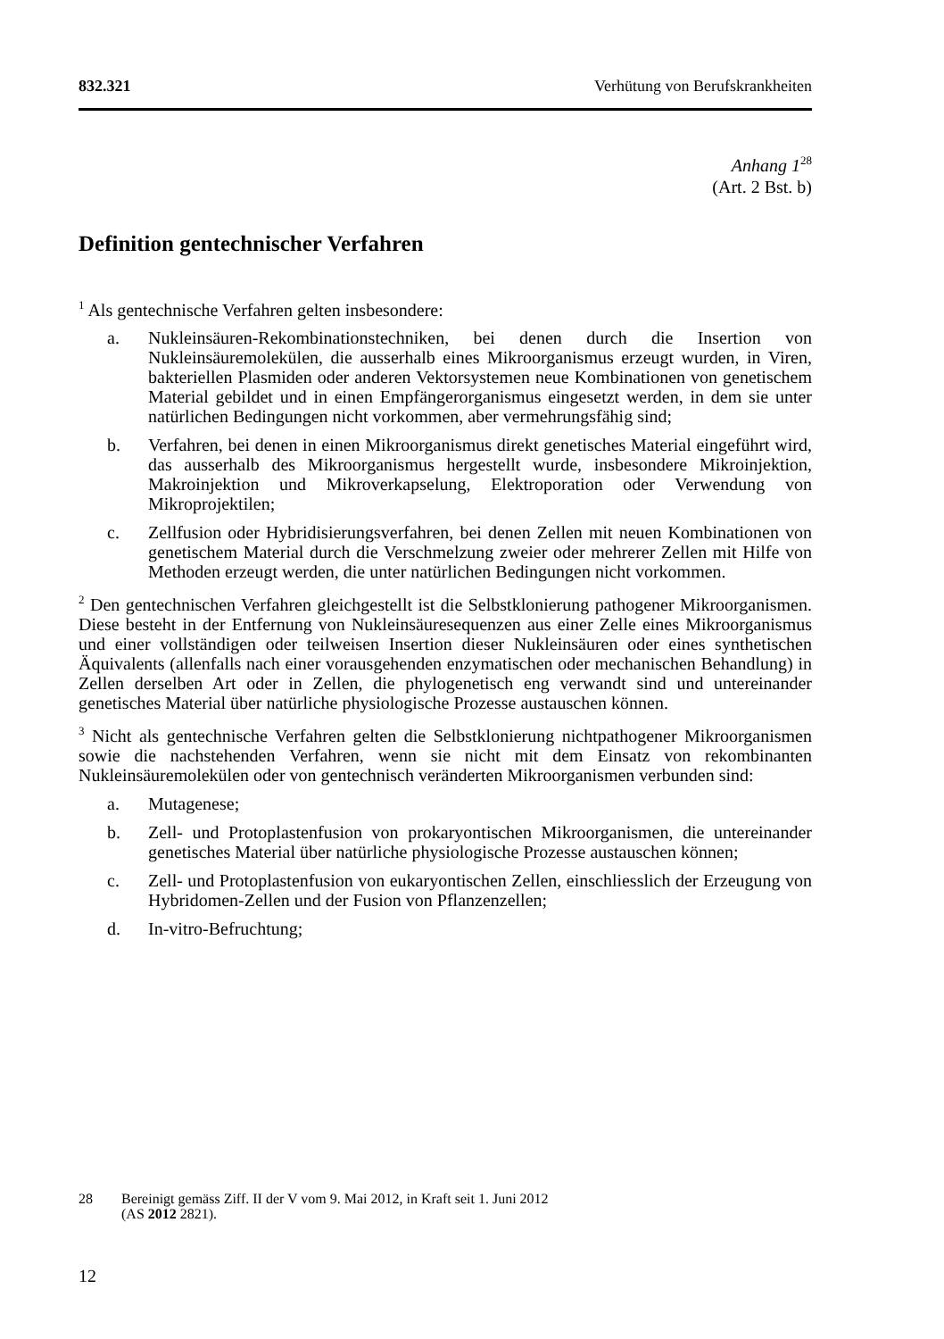832.321 Verhütung von Berufskrankheiten
Anhang 1<sup>28</sup>
(Art. 2 Bst. b)
Definition gentechnischer Verfahren
<sup>1</sup> Als gentechnische Verfahren gelten insbesondere:
a. Nukleinsäuren-Rekombinationstechniken, bei denen durch die Insertion von Nukleinsäuremolekülen, die ausserhalb eines Mikroorganismus erzeugt wurden, in Viren, bakteriellen Plasmiden oder anderen Vektorsystemen neue Kombinationen von genetischem Material gebildet und in einen Empfängerorganismus eingesetzt werden, in dem sie unter natürlichen Bedingungen nicht vorkommen, aber vermehrungsfähig sind;
b. Verfahren, bei denen in einen Mikroorganismus direkt genetisches Material eingeführt wird, das ausserhalb des Mikroorganismus hergestellt wurde, insbesondere Mikroinjektion, Makroinjektion und Mikroverkapselung, Elektroporation oder Verwendung von Mikroprojektilen;
c. Zellfusion oder Hybridisierungsverfahren, bei denen Zellen mit neuen Kombinationen von genetischem Material durch die Verschmelzung zweier oder mehrerer Zellen mit Hilfe von Methoden erzeugt werden, die unter natürlichen Bedingungen nicht vorkommen.
<sup>2</sup> Den gentechnischen Verfahren gleichgestellt ist die Selbstklonierung pathogener Mikroorganismen. Diese besteht in der Entfernung von Nukleinsäuresequenzen aus einer Zelle eines Mikroorganismus und einer vollständigen oder teilweisen Insertion dieser Nukleinsäuren oder eines synthetischen Äquivalents (allenfalls nach einer vorausgehenden enzymatischen oder mechanischen Behandlung) in Zellen derselben Art oder in Zellen, die phylogenetisch eng verwandt sind und untereinander genetisches Material über natürliche physiologische Prozesse austauschen können.
<sup>3</sup> Nicht als gentechnische Verfahren gelten die Selbstklonierung nichtpathogener Mikroorganismen sowie die nachstehenden Verfahren, wenn sie nicht mit dem Einsatz von rekombinanten Nukleinsäuremolekülen oder von gentechnisch veränderten Mikroorganismen verbunden sind:
a. Mutagenese;
b. Zell- und Protoplastenfusion von prokaryontischen Mikroorganismen, die untereinander genetisches Material über natürliche physiologische Prozesse austauschen können;
c. Zell- und Protoplastenfusion von eukaryontischen Zellen, einschliesslich der Erzeugung von Hybridomen-Zellen und der Fusion von Pflanzenzellen;
d. In-vitro-Befruchtung;
28 Bereinigt gemäss Ziff. II der V vom 9. Mai 2012, in Kraft seit 1. Juni 2012
(AS 2012 2821).
12